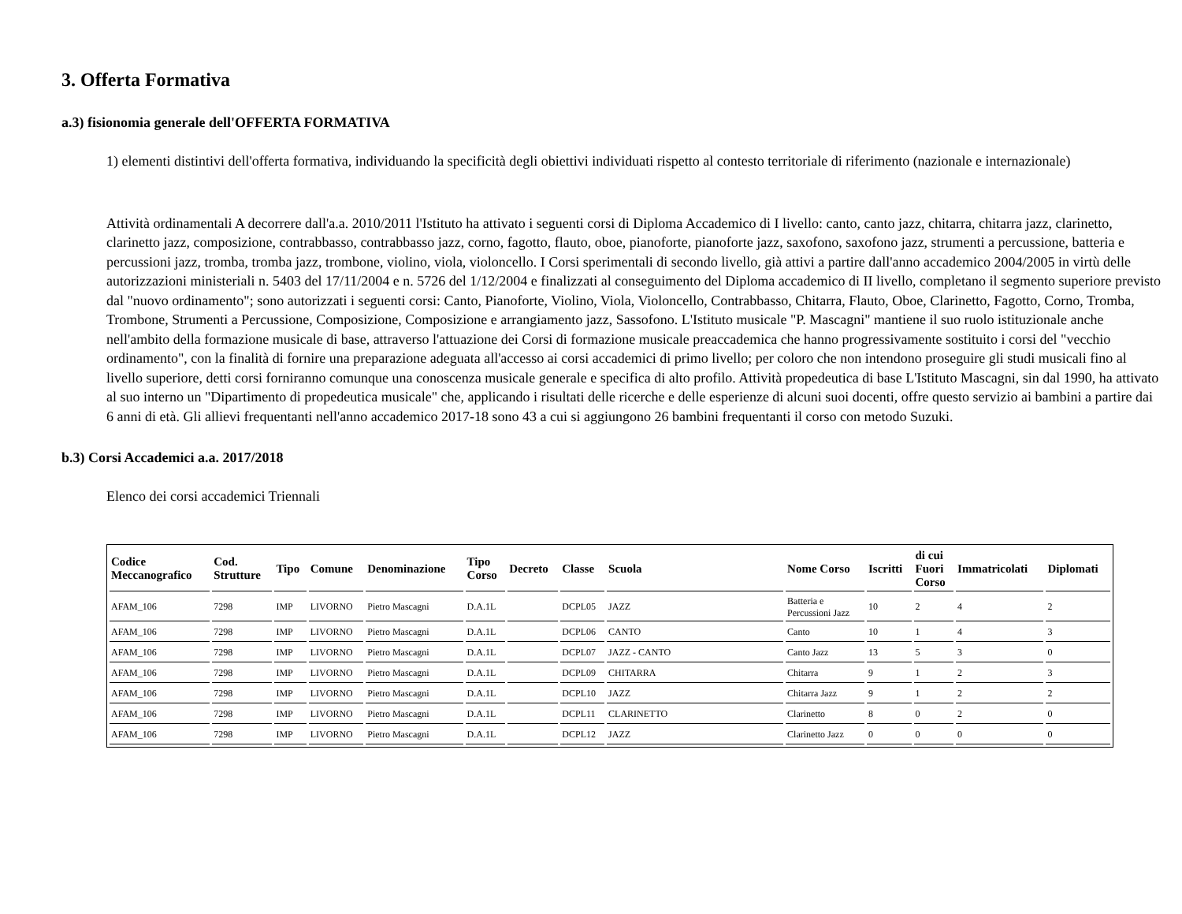3. Offerta Formativa
a.3) fisionomia generale dell'OFFERTA FORMATIVA
1) elementi distintivi dell'offerta formativa, individuando la specificità degli obiettivi individuati rispetto al contesto territoriale di riferimento (nazionale e internazionale)
Attività ordinamentali A decorrere dall'a.a. 2010/2011 l'Istituto ha attivato i seguenti corsi di Diploma Accademico di I livello: canto, canto jazz, chitarra, chitarra jazz, clarinetto, clarinetto jazz, composizione, contrabbasso, contrabbasso jazz, corno, fagotto, flauto, oboe, pianoforte, pianoforte jazz, saxofono, saxofono jazz, strumenti a percussione, batteria e percussioni jazz, tromba, tromba jazz, trombone, violino, viola, violoncello. I Corsi sperimentali di secondo livello, già attivi a partire dall'anno accademico 2004/2005 in virtù delle autorizzazioni ministeriali n. 5403 del 17/11/2004 e n. 5726 del 1/12/2004 e finalizzati al conseguimento del Diploma accademico di II livello, completano il segmento superiore previsto dal "nuovo ordinamento"; sono autorizzati i seguenti corsi: Canto, Pianoforte, Violino, Viola, Violoncello, Contrabbasso, Chitarra, Flauto, Oboe, Clarinetto, Fagotto, Corno, Tromba, Trombone, Strumenti a Percussione, Composizione, Composizione e arrangiamento jazz, Sassofono. L'Istituto musicale "P. Mascagni" mantiene il suo ruolo istituzionale anche nell'ambito della formazione musicale di base, attraverso l'attuazione dei Corsi di formazione musicale preaccademica che hanno progressivamente sostituito i corsi del "vecchio ordinamento", con la finalità di fornire una preparazione adeguata all'accesso ai corsi accademici di primo livello; per coloro che non intendono proseguire gli studi musicali fino al livello superiore, detti corsi forniranno comunque una conoscenza musicale generale e specifica di alto profilo. Attività propedeutica di base L'Istituto Mascagni, sin dal 1990, ha attivato al suo interno un "Dipartimento di propedeutica musicale" che, applicando i risultati delle ricerche e delle esperienze di alcuni suoi docenti, offre questo servizio ai bambini a partire dai 6 anni di età. Gli allievi frequentanti nell'anno accademico 2017-18 sono 43 a cui si aggiungono 26 bambini frequentanti il corso con metodo Suzuki.
b.3) Corsi Accademici a.a. 2017/2018
Elenco dei corsi accademici Triennali
| Codice Meccanografico | Cod. Strutture | Tipo | Comune | Denominazione | Tipo Corso | Decreto | Classe | Scuola | Nome Corso | Iscritti | di cui Fuori Corso | Immatricolati | Diplomati |
| --- | --- | --- | --- | --- | --- | --- | --- | --- | --- | --- | --- | --- | --- |
| AFAM_106 | 7298 | IMP | LIVORNO | Pietro Mascagni | D.A.1L | | DCPL05 | JAZZ | Batteria e Percussioni Jazz | 10 | 2 | 4 | 2 |
| AFAM_106 | 7298 | IMP | LIVORNO | Pietro Mascagni | D.A.1L | | DCPL06 | CANTO | Canto | 10 | 1 | 4 | 3 |
| AFAM_106 | 7298 | IMP | LIVORNO | Pietro Mascagni | D.A.1L | | DCPL07 | JAZZ - CANTO | Canto Jazz | 13 | 5 | 3 | 0 |
| AFAM_106 | 7298 | IMP | LIVORNO | Pietro Mascagni | D.A.1L | | DCPL09 | CHITARRA | Chitarra | 9 | 1 | 2 | 3 |
| AFAM_106 | 7298 | IMP | LIVORNO | Pietro Mascagni | D.A.1L | | DCPL10 | JAZZ | Chitarra Jazz | 9 | 1 | 2 | 2 |
| AFAM_106 | 7298 | IMP | LIVORNO | Pietro Mascagni | D.A.1L | | DCPL11 | CLARINETTO | Clarinetto | 8 | 0 | 2 | 0 |
| AFAM_106 | 7298 | IMP | LIVORNO | Pietro Mascagni | D.A.1L | | DCPL12 | JAZZ | Clarinetto Jazz | 0 | 0 | 0 | 0 |